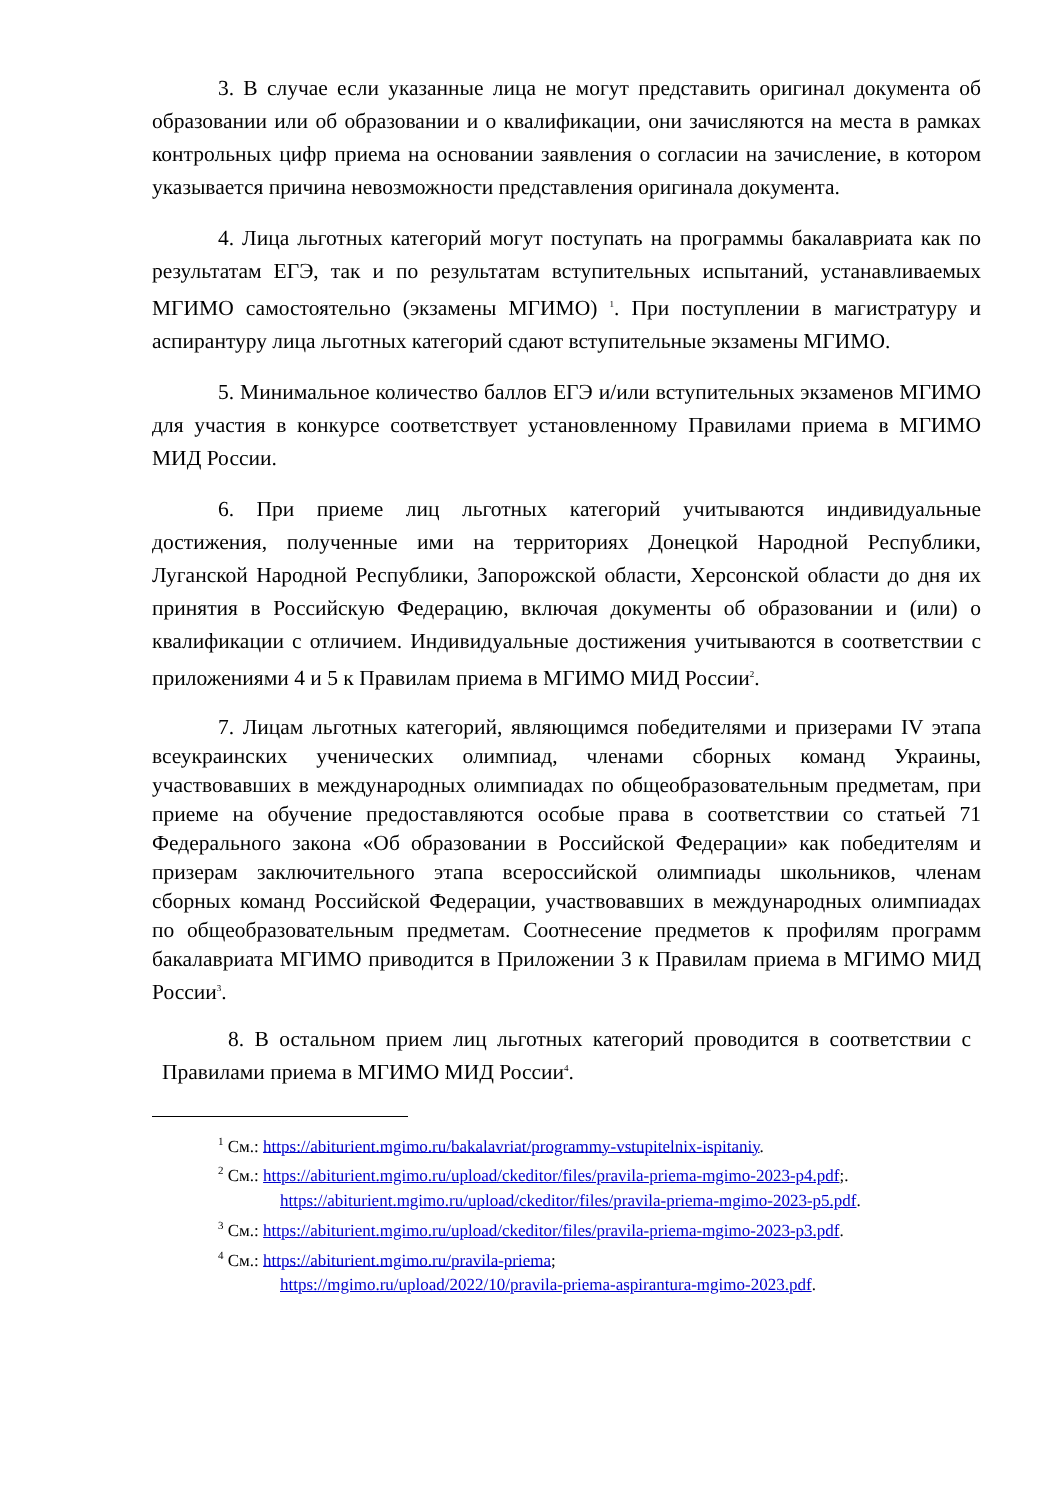3. В случае если указанные лица не могут представить оригинал документа об образовании или об образовании и о квалификации, они зачисляются на места в рамках контрольных цифр приема на основании заявления о согласии на зачисление, в котором указывается причина невозможности представления оригинала документа.
4. Лица льготных категорий могут поступать на программы бакалавриата как по результатам ЕГЭ, так и по результатам вступительных испытаний, устанавливаемых МГИМО самостоятельно (экзамены МГИМО) <sup>1</sup>. При поступлении в магистратуру и аспирантуру лица льготных категорий сдают вступительные экзамены МГИМО.
5. Минимальное количество баллов ЕГЭ и/или вступительных экзаменов МГИМО для участия в конкурсе соответствует установленному Правилами приема в МГИМО МИД России.
6. При приеме лиц льготных категорий учитываются индивидуальные достижения, полученные ими на территориях Донецкой Народной Республики, Луганской Народной Республики, Запорожской области, Херсонской области до дня их принятия в Российскую Федерацию, включая документы об образовании и (или) о квалификации с отличием. Индивидуальные достижения учитываются в соответствии с приложениями 4 и 5 к Правилам приема в МГИМО МИД России<sup>2</sup>.
7. Лицам льготных категорий, являющимся победителями и призерами IV этапа всеукраинских ученических олимпиад, членами сборных команд Украины, участвовавших в международных олимпиадах по общеобразовательным предметам, при приеме на обучение предоставляются особые права в соответствии со статьей 71 Федерального закона «Об образовании в Российской Федерации» как победителям и призерам заключительного этапа всероссийской олимпиады школьников, членам сборных команд Российской Федерации, участвовавших в международных олимпиадах по общеобразовательным предметам. Соотнесение предметов к профилям программ бакалавриата МГИМО приводится в Приложении 3 к Правилам приема в МГИМО МИД России<sup>3</sup>.
8. В остальном прием лиц льготных категорий проводится в соответствии с Правилами приема в МГИМО МИД России<sup>4</sup>.
<sup>1</sup> См.: https://abiturient.mgimo.ru/bakalavriat/programmy-vstupitelnix-ispitaniy.
<sup>2</sup> См.: https://abiturient.mgimo.ru/upload/ckeditor/files/pravila-priema-mgimo-2023-p4.pdf;.
https://abiturient.mgimo.ru/upload/ckeditor/files/pravila-priema-mgimo-2023-p5.pdf.
<sup>3</sup> См.: https://abiturient.mgimo.ru/upload/ckeditor/files/pravila-priema-mgimo-2023-p3.pdf.
<sup>4</sup> См.: https://abiturient.mgimo.ru/pravila-priema;
https://mgimo.ru/upload/2022/10/pravila-priema-aspirantura-mgimo-2023.pdf.